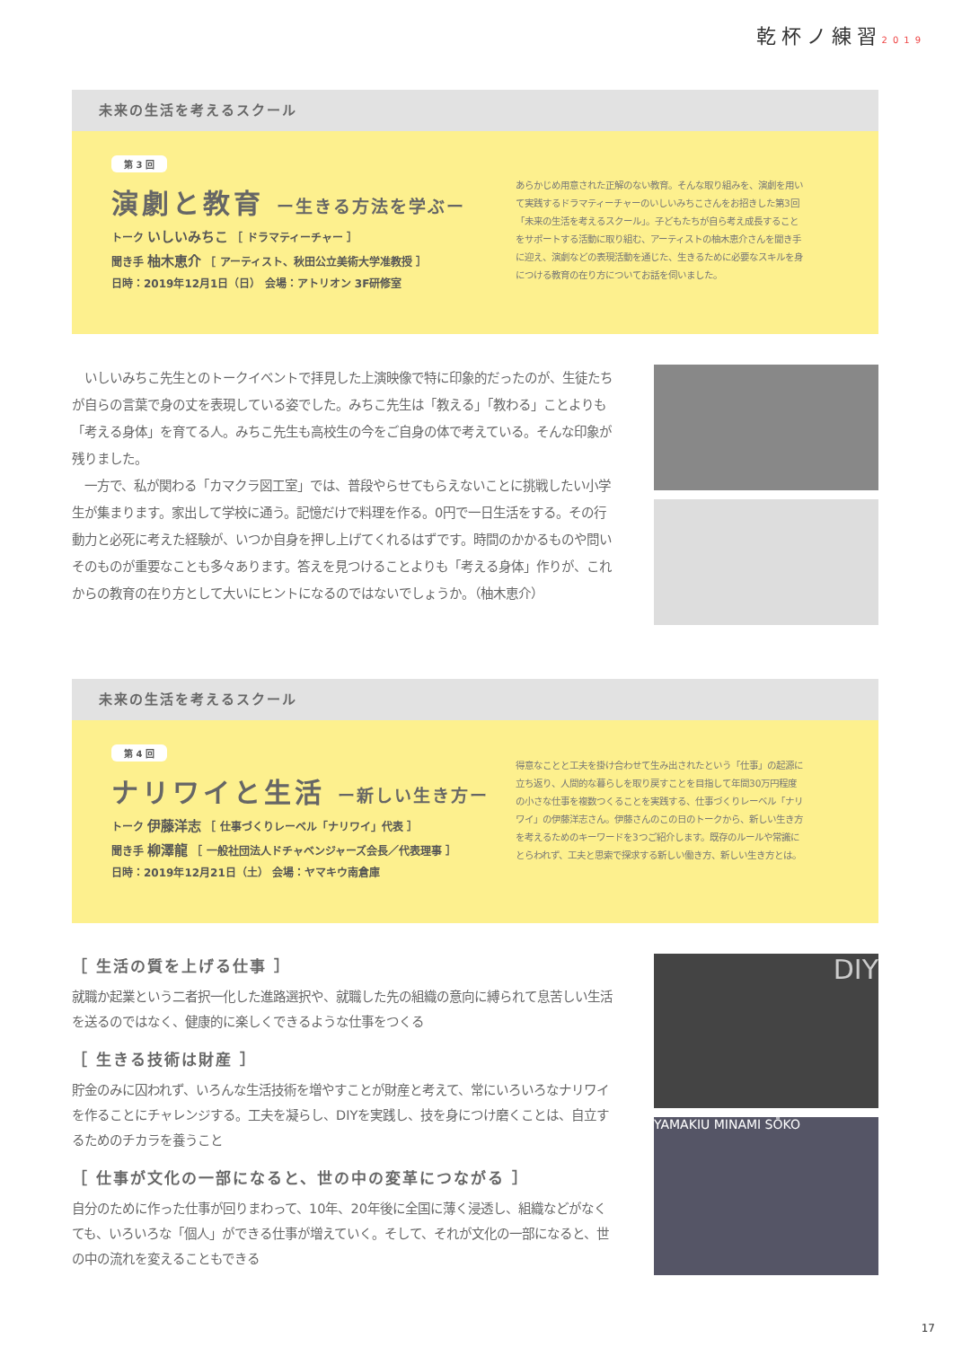乾杯ノ練習2019
未来の生活を考えるスクール
第 3 回
演劇と教育 ー生きる方法を学ぶー
トーク いしいみちこ ［ ドラマティーチャー ］
聞き手 柚木恵介 ［ アーティスト、秋田公立美術大学准教授 ］
日時：2019年12月1日（日） 会場：アトリオン 3F研修室
あらかじめ用意された正解のない教育。そんな取り組みを、演劇を用いて実践するドラマティーチャーのいしいみちこさんをお招きした第3回「未来の生活を考えるスクール」。子どもたちが自ら考え成長することをサポートする活動に取り組む、アーティストの柚木恵介さんを聞き手に迎え、演劇などの表現活動を通じた、生きるために必要なスキルを身につける教育の在り方についてお話を伺いました。
　いしいみちこ先生とのトークイベントで拝見した上演映像で特に印象的だったのが、生徒たちが自らの言葉で身の丈を表現している姿でした。みちこ先生は「教える」「教わる」ことよりも「考える身体」を育てる人。みちこ先生も高校生の今をご自身の体で考えている。そんな印象が残りました。
　一方で、私が関わる「カマクラ図工室」では、普段やらせてもらえないことに挑戦したい小学生が集まります。家出して学校に通う。記憶だけで料理を作る。0円で一日生活をする。その行動力と必死に考えた経験が、いつか自身を押し上げてくれるはずです。時間のかかるものや問いそのものが重要なことも多々あります。答えを見つけることよりも「考える身体」作りが、これからの教育の在り方として大いにヒントになるのではないでしょうか。（柚木恵介）
未来の生活を考えるスクール
第 4 回
ナリワイと生活 ー新しい生き方ー
トーク 伊藤洋志 ［ 仕事づくりレーベル「ナリワイ」代表 ］
聞き手 柳澤龍 ［ 一般社団法人ドチャベンジャーズ会長／代表理事 ］
日時：2019年12月21日（土） 会場：ヤマキウ南倉庫
得意なことと工夫を掛け合わせて生み出されたという「仕事」の起源に立ち返り、人間的な暮らしを取り戻すことを目指して年間30万円程度の小さな仕事を複数つくることを実践する、仕事づくりレーベル「ナリワイ」の伊藤洋志さん。伊藤さんのこの日のトークから、新しい生き方を考えるためのキーワードを3つご紹介します。既存のルールや常識にとらわれず、工夫と思索で探求する新しい働き方、新しい生き方とは。
［ 生活の質を上げる仕事 ］
就職か起業という二者択一化した進路選択や、就職した先の組織の意向に縛られて息苦しい生活を送るのではなく、健康的に楽しくできるような仕事をつくる
［ 生きる技術は財産 ］
貯金のみに囚われず、いろんな生活技術を増やすことが財産と考えて、常にいろいろなナリワイを作ることにチャレンジする。工夫を凝らし、DIYを実践し、技を身につけ磨くことは、自立するためのチカラを養うこと
［ 仕事が文化の一部になると、世の中の変革につながる ］
自分のために作った仕事が回りまわって、10年、20年後に全国に薄く浸透し、組織などがなくても、いろいろな「個人」ができる仕事が増えていく。そして、それが文化の一部になると、世の中の流れを変えることもできる
DIY
YAMAKIU MINAMI SŌKO
17